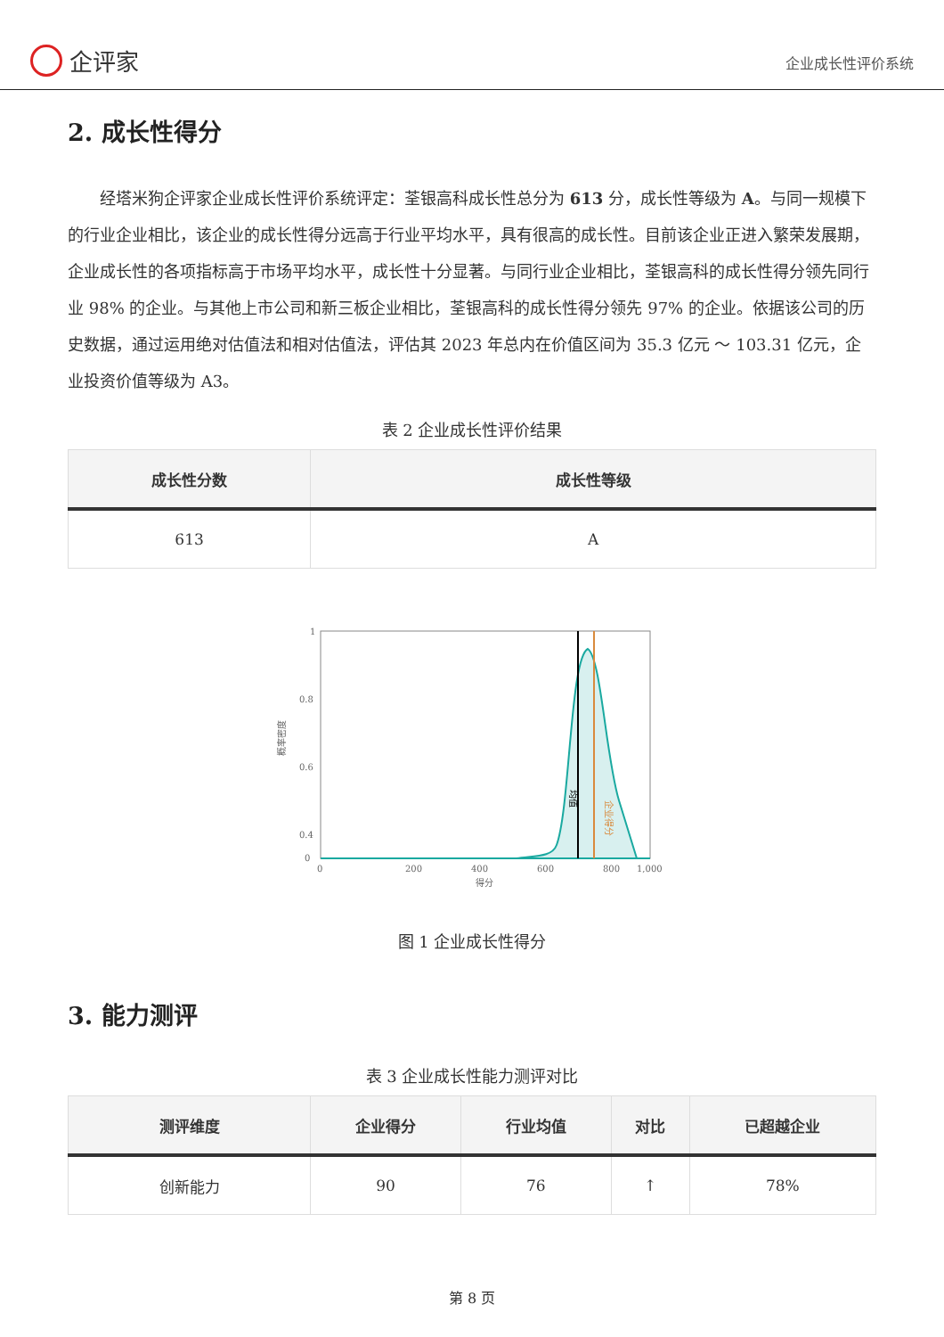企评家
企业成长性评价系统
2. 成长性得分
经塔米狗企评家企业成长性评价系统评定：荃银高科成长性总分为 613 分，成长性等级为 A。与同一规模下的行业企业相比，该企业的成长性得分远高于行业平均水平，具有很高的成长性。目前该企业正进入繁荣发展期，企业成长性的各项指标高于市场平均水平，成长性十分显著。与同行业企业相比，荃银高科的成长性得分领先同行业 98% 的企业。与其他上市公司和新三板企业相比，荃银高科的成长性得分领先 97% 的企业。依据该公司的历史数据，通过运用绝对估值法和相对估值法，评估其 2023 年总内在价值区间为 35.3 亿元 ～ 103.31 亿元，企业投资价值等级为 A3。
表 2 企业成长性评价结果
| 成长性分数 | 成长性等级 |
| --- | --- |
| 613 | A |
1
0.8
0.6
0.4
0
0
200
400
600
800
1,000
得分
概率密度
均值
企业得分
图 1 企业成长性得分
3. 能力测评
表 3 企业成长性能力测评对比
| 测评维度 | 企业得分 | 行业均值 | 对比 | 已超越企业 |
| --- | --- | --- | --- | --- |
| 创新能力 | 90 | 76 | ↑ | 78% |
第 8 页